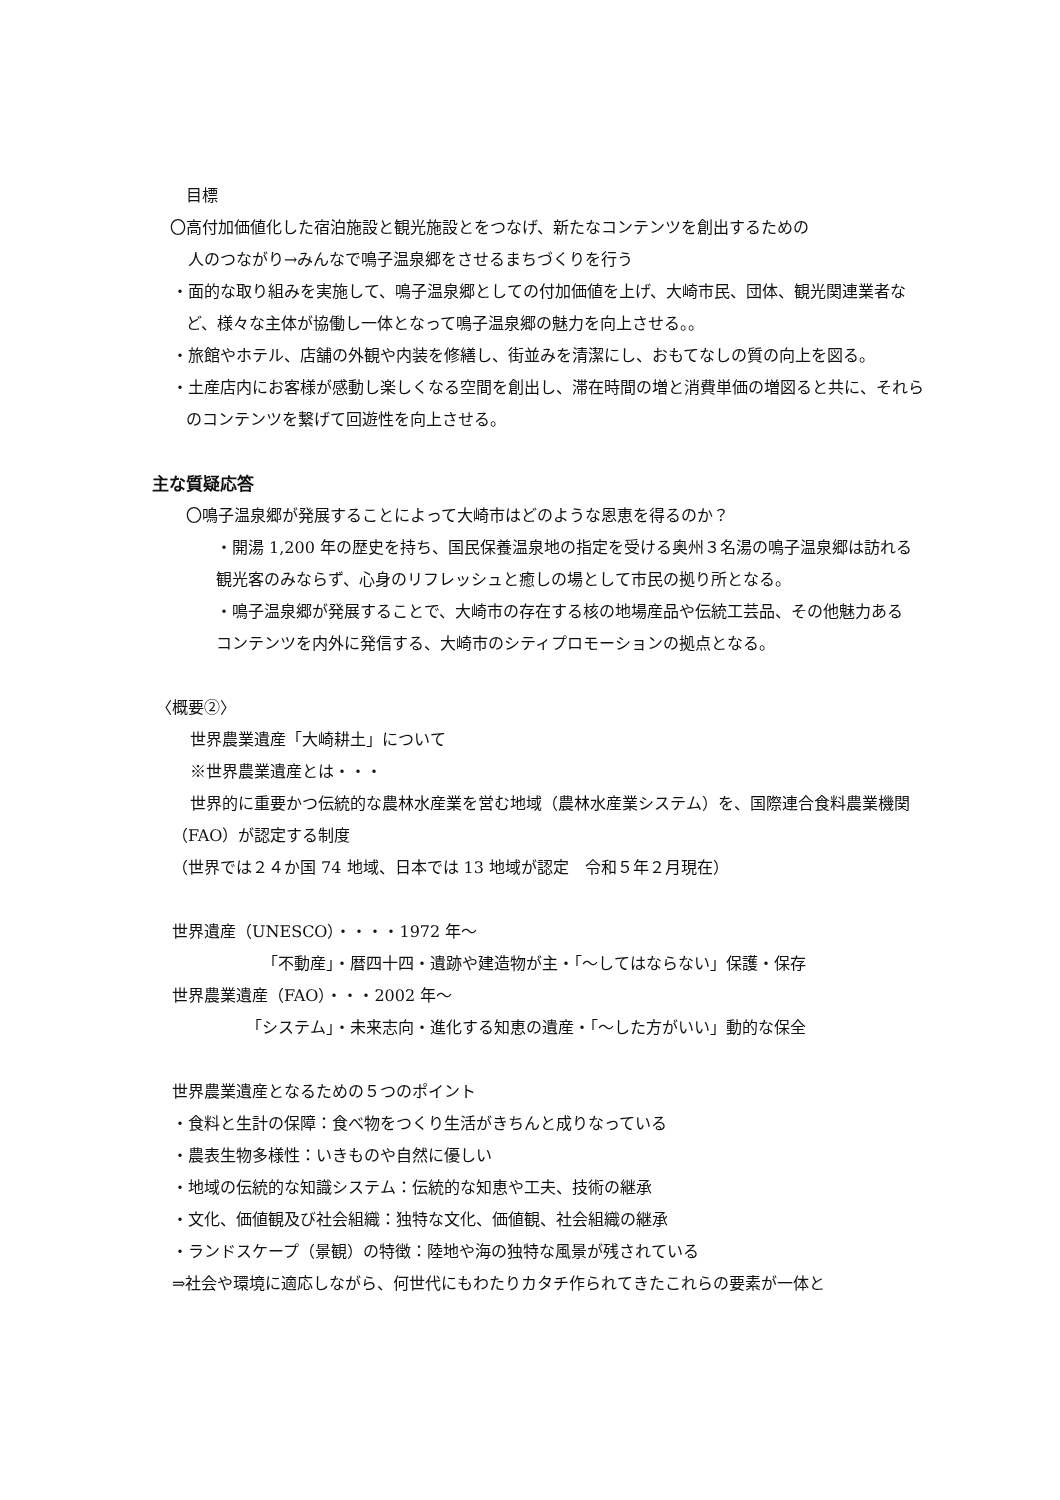目標
〇高付加価値化した宿泊施設と観光施設とをつなげ、新たなコンテンツを創出するための
人のつながり→みんなで鳴子温泉郷をさせるまちづくりを行う
・面的な取り組みを実施して、鳴子温泉郷としての付加価値を上げ、大崎市民、団体、観光関連業者など、様々な主体が協働し一体となって鳴子温泉郷の魅力を向上させる。。
・旅館やホテル、店舗の外観や内装を修繕し、街並みを清潔にし、おもてなしの質の向上を図る。
・土産店内にお客様が感動し楽しくなる空間を創出し、滞在時間の増と消費単価の増図ると共に、それらのコンテンツを繋げて回遊性を向上させる。
主な質疑応答
〇鳴子温泉郷が発展することによって大崎市はどのような恩恵を得るのか？
・開湯 1,200 年の歴史を持ち、国民保養温泉地の指定を受ける奥州３名湯の鳴子温泉郷は訪れる観光客のみならず、心身のリフレッシュと癒しの場として市民の拠り所となる。
・鳴子温泉郷が発展することで、大崎市の存在する核の地場産品や伝統工芸品、その他魅力あるコンテンツを内外に発信する、大崎市のシティプロモーションの拠点となる。
〈概要②〉
世界農業遺産「大崎耕土」について
※世界農業遺産とは・・・
世界的に重要かつ伝統的な農林水産業を営む地域（農林水産業システム）を、国際連合食料農業機関（FAO）が認定する制度
（世界では２４か国 74 地域、日本では 13 地域が認定　令和５年２月現在）
世界遺産（UNESCO）・・・・1972 年～
「不動産」・暦四十四・遺跡や建造物が主・「～してはならない」保護・保存
世界農業遺産（FAO）・・・2002 年～
「システム」・未来志向・進化する知恵の遺産・「～した方がいい」動的な保全
世界農業遺産となるための５つのポイント
・食料と生計の保障：食べ物をつくり生活がきちんと成りなっている
・農表生物多様性：いきものや自然に優しい
・地域の伝統的な知識システム：伝統的な知恵や工夫、技術の継承
・文化、価値観及び社会組織：独特な文化、価値観、社会組織の継承
・ランドスケープ（景観）の特徴：陸地や海の独特な風景が残されている
⇒社会や環境に適応しながら、何世代にもわたりカタチ作られてきたこれらの要素が一体と